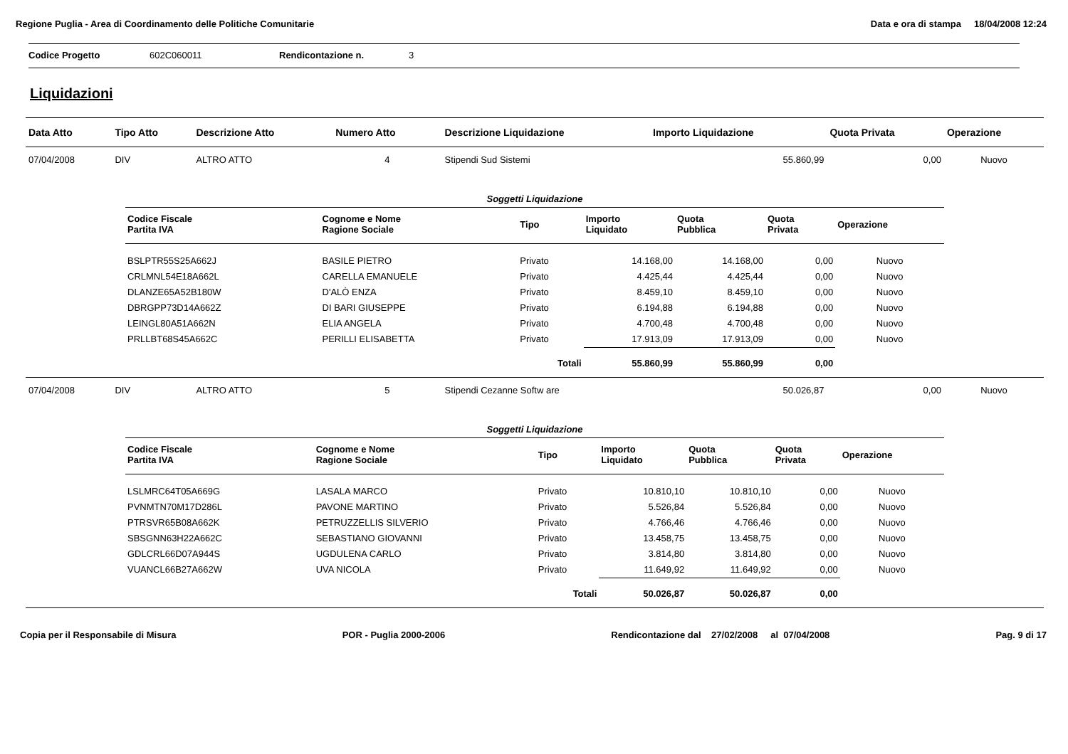Regione Puglia - Area di Coordinamento delle Politiche Comunitarie Data e ora di stampa 18/04/2008 12:24
Codice Progetto 602C060011 Rendicontazione n. 3
Liquidazioni
| Data Atto | Tipo Atto | Descrizione Atto | Numero Atto | Descrizione Liquidazione | Importo Liquidazione | Quota Privata | Operazione |
| --- | --- | --- | --- | --- | --- | --- | --- |
| 07/04/2008 | DIV | ALTRO ATTO | 4 | Stipendi Sud Sistemi | 55.860,99 | 0,00 | Nuovo |
| / Soggetti Liquidazione / / / / / / / / Codice Fiscale Partita IVA / Cognome e Nome Ragione Sociale / Tipo / Importo Liquidato / Quota Pubblica / Quota Privata / Operazione / / BSLPTR55S25A662J / BASILE PIETRO / Privato / 14.168,00 / 14.168,00 / 0,00 / Nuovo / / CRLMNL54E18A662L / CARELLA EMANUELE / Privato / 4.425,44 / 4.425,44 / 0,00 / Nuovo / / DLANZE65A52B180W / D'ALÒ ENZA / Privato / 8.459,10 / 8.459,10 / 0,00 / Nuovo / / DBRGPP73D14A662Z / DI BARI GIUSEPPE / Privato / 6.194,88 / 6.194,88 / 0,00 / Nuovo / / LEINGL80A51A662N / ELIA ANGELA / Privato / 4.700,48 / 4.700,48 / 0,00 / Nuovo / / PRLLBT68S45A662C / PERILLI ELISABETTA / Privato / 17.913,09 / 17.913,09 / 0,00 / Nuovo / / / / Totali / 55.860,99 / 55.860,99 / 0,00 / / | | | | | | | |
| 07/04/2008 | DIV | ALTRO ATTO | 5 | Stipendi Cezanne Softw are | 50.026,87 | 0,00 | Nuovo |
| / Soggetti Liquidazione / / / / / / / / Codice Fiscale Partita IVA / Cognome e Nome Ragione Sociale / Tipo / Importo Liquidato / Quota Pubblica / Quota Privata / Operazione / / LSLMRC64T05A669G / LASALA MARCO / Privato / 10.810,10 / 10.810,10 / 0,00 / Nuovo / / PVNMTN70M17D286L / PAVONE MARTINO / Privato / 5.526,84 / 5.526,84 / 0,00 / Nuovo / / PTRSVR65B08A662K / PETRUZZELLIS SILVERIO / Privato / 4.766,46 / 4.766,46 / 0,00 / Nuovo / / SBSGNN63H22A662C / SEBASTIANO GIOVANNI / Privato / 13.458,75 / 13.458,75 / 0,00 / Nuovo / / GDLCRL66D07A944S / UGDULENA CARLO / Privato / 3.814,80 / 3.814,80 / 0,00 / Nuovo / / VUANCL66B27A662W / UVA NICOLA / Privato / 11.649,92 / 11.649,92 / 0,00 / Nuovo / / / / Totali / 50.026,87 / 50.026,87 / 0,00 / / | | | | | | | |
Copia per il Responsabile di Misura POR - Puglia 2000-2006 Rendicontazione dal 27/02/2008 al 07/04/2008 Pag. 9 di 17